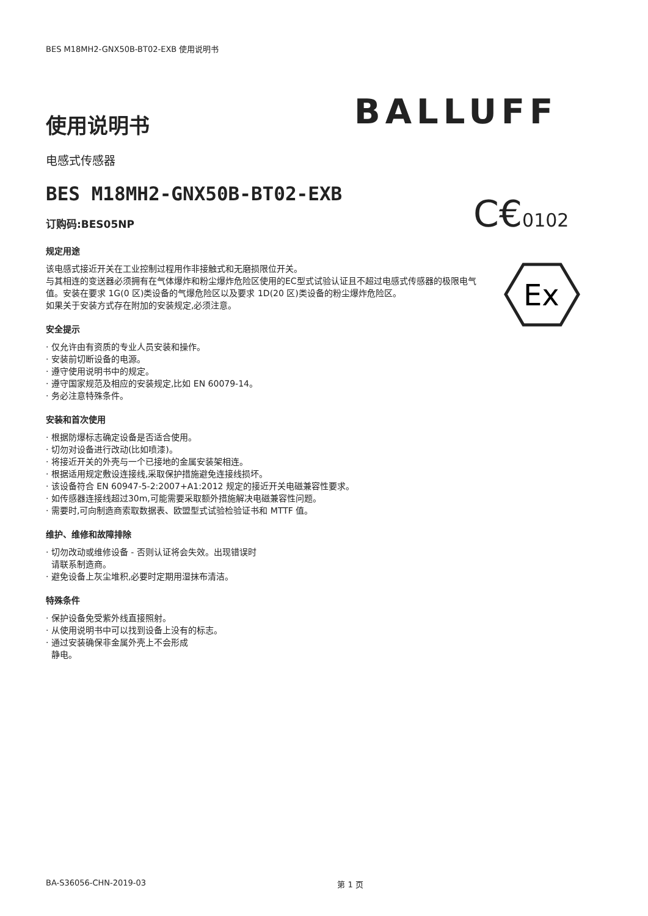BES M18MH2-GNX50B-BT02-EXB 使用说明书
使用说明书
电感式传感器
BES M18MH2-GNX50B-BT02-EXB
订购码:BES05NP
规定用途
该电感式接近开关在工业控制过程用作非接触式和无磨损限位开关。
与其相连的变送器必须拥有在气体爆炸和粉尘爆炸危险区使用的EC型式试验认证且不超过电感式传感器的极限电气值。安装在要求 1G(0 区)类设备的气爆危险区以及要求 1D(20 区)类设备的粉尘爆炸危险区。
如果关于安装方式存在附加的安装规定,必须注意。
安全提示
· 仅允许由有资质的专业人员安装和操作。
· 安装前切断设备的电源。
· 遵守使用说明书中的规定。
· 遵守国家规范及相应的安装规定,比如 EN 60079-14。
· 务必注意特殊条件。
安装和首次使用
· 根据防爆标志确定设备是否适合使用。
· 切勿对设备进行改动(比如喷漆)。
· 将接近开关的外壳与一个已接地的金属安装架相连。
· 根据适用规定敷设连接线,采取保护措施避免连接线损坏。
· 该设备符合 EN 60947-5-2:2007+A1:2012 规定的接近开关电磁兼容性要求。
· 如传感器连接线超过30m,可能需要采取额外措施解决电磁兼容性问题。
· 需要时,可向制造商索取数据表、欧盟型式试验检验证书和 MTTF 值。
维护、维修和故障排除
· 切勿改动或维修设备 - 否则认证将会失效。出现错误时
请联系制造商。
· 避免设备上灰尘堆积,必要时定期用湿抹布清洁。
特殊条件
· 保护设备免受紫外线直接照射。
· 从使用说明书中可以找到设备上没有的标志。
· 通过安装确保非金属外壳上不会形成
静电。
BALLUFF
C€0102
Ex
BA-S36056-CHN-2019-03 第 1 页